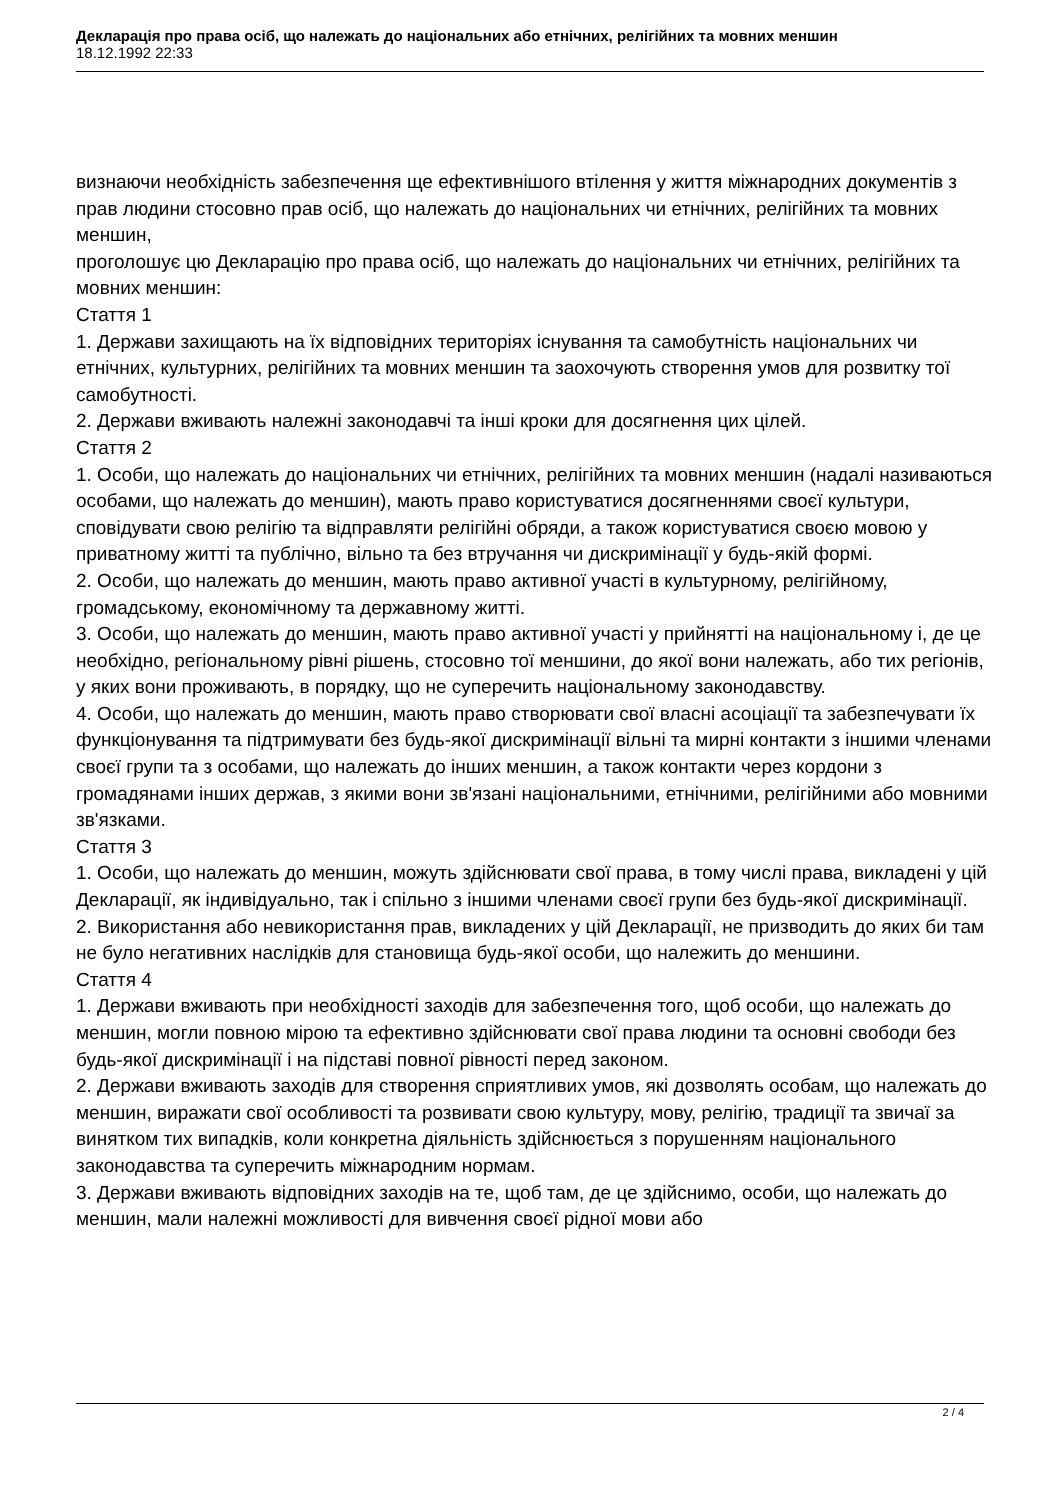Декларація про права осіб, що належать до національних або етнічних, релігійних та мовних меншин
18.12.1992 22:33
визнаючи необхідність забезпечення ще ефективнішого втілення у життя міжнародних документів з прав людини стосовно прав осіб, що належать до національних чи етнічних, релігійних та мовних меншин,
проголошує цю Декларацію про права осіб, що належать до національних чи етнічних, релігійних та мовних меншин:
Стаття 1
1. Держави захищають на їх відповідних територіях існування та самобутність національних чи етнічних, культурних, релігійних та мовних меншин та заохочують створення умов для розвитку тої самобутності.
2. Держави вживають належні законодавчі та інші кроки для досягнення цих цілей.
Стаття 2
1. Особи, що належать до національних чи етнічних, релігійних та мовних меншин (надалі називаються особами, що належать до меншин), мають право користуватися досягненнями своєї культури, сповідувати свою релігію та відправляти релігійні обряди, а також користуватися своєю мовою у приватному житті та публічно, вільно та без втручання чи дискримінації у будь-якій формі.
2. Особи, що належать до меншин, мають право активної участі в культурному, релігійному, громадському, економічному та державному житті.
3. Особи, що належать до меншин, мають право активної участі у прийнятті на національному і, де це необхідно, регіональному рівні рішень, стосовно тої меншини, до якої вони належать, або тих регіонів, у яких вони проживають, в порядку, що не суперечить національному законодавству.
4. Особи, що належать до меншин, мають право створювати свої власні асоціації та забезпечувати їх функціонування та підтримувати без будь-якої дискримінації вільні та мирні контакти з іншими членами своєї групи та з особами, що належать до інших меншин, а також контакти через кордони з громадянами інших держав, з якими вони зв'язані національними, етнічними, релігійними або мовними зв'язками.
Стаття 3
1. Особи, що належать до меншин, можуть здійснювати свої права, в тому числі права, викладені у цій Декларації, як індивідуально, так і спільно з іншими членами своєї групи без будь-якої дискримінації.
2. Використання або невикористання прав, викладених у цій Декларації, не призводить до яких би там не було негативних наслідків для становища будь-якої особи, що належить до меншини.
Стаття 4
1. Держави вживають при необхідності заходів для забезпечення того, щоб особи, що належать до меншин, могли повною мірою та ефективно здійснювати свої права людини та основні свободи без будь-якої дискримінації і на підставі повної рівності перед законом.
2. Держави вживають заходів для створення сприятливих умов, які дозволять особам, що належать до меншин, виражати свої особливості та розвивати свою культуру, мову, релігію, традиції та звичаї за винятком тих випадків, коли конкретна діяльність здійснюється з порушенням національного законодавства та суперечить міжнародним нормам.
3. Держави вживають відповідних заходів на те, щоб там, де це здійснимо, особи, що належать до меншин, мали належні можливості для вивчення своєї рідної мови або
2 / 4